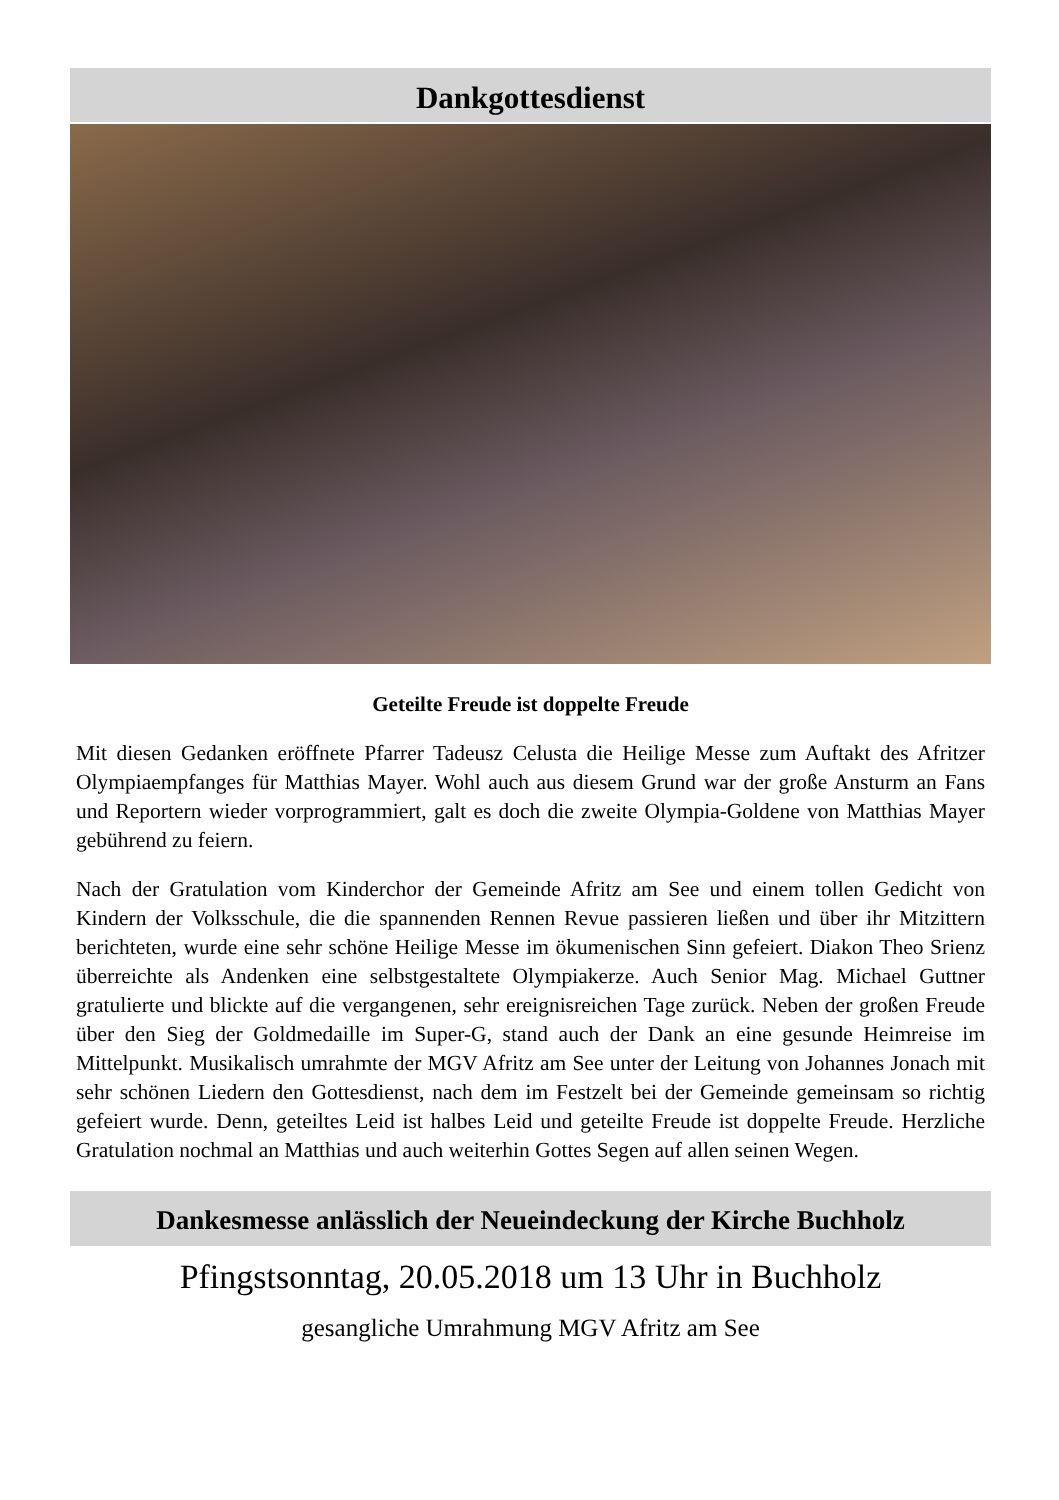Dankgottesdienst
Geteilte Freude ist doppelte Freude
Mit diesen Gedanken eröffnete Pfarrer Tadeusz Celusta die Heilige Messe zum Auftakt des Afritzer Olympiaempfanges für Matthias Mayer. Wohl auch aus diesem Grund war der große Ansturm an Fans und Reportern wieder vorprogrammiert, galt es doch die zweite Olympia-Goldene von Matthias Mayer gebührend zu feiern.
Nach der Gratulation vom Kinderchor der Gemeinde Afritz am See und einem tollen Gedicht von Kindern der Volksschule, die die spannenden Rennen Revue passieren ließen und über ihr Mitzittern berichteten, wurde eine sehr schöne Heilige Messe im ökumenischen Sinn gefeiert. Diakon Theo Srienz überreichte als Andenken eine selbstgestaltete Olympiakerze. Auch Senior Mag. Michael Guttner gratulierte und blickte auf die vergangenen, sehr ereignisreichen Tage zurück. Neben der großen Freude über den Sieg der Goldmedaille im Super-G, stand auch der Dank an eine gesunde Heimreise im Mittelpunkt. Musikalisch umrahmte der MGV Afritz am See unter der Leitung von Johannes Jonach mit sehr schönen Liedern den Gottesdienst, nach dem im Festzelt bei der Gemeinde gemeinsam so richtig gefeiert wurde. Denn, geteiltes Leid ist halbes Leid und geteilte Freude ist doppelte Freude. Herzliche Gratulation nochmal an Matthias und auch weiterhin Gottes Segen auf allen seinen Wegen.
Dankesmesse anlässlich der Neueindeckung der Kirche Buchholz
Pfingstsonntag, 20.05.2018 um 13 Uhr in Buchholz
gesangliche Umrahmung MGV Afritz am See